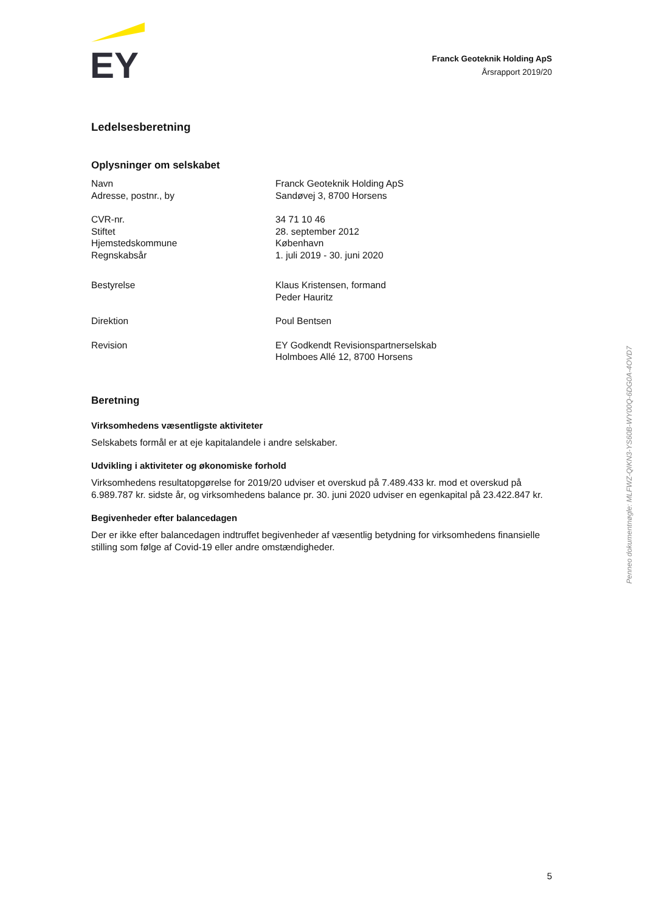EY
Franck Geoteknik Holding ApS
Årsrapport 2019/20
Ledelsesberetning
Oplysninger om selskabet
| Navn | Franck Geoteknik Holding ApS |
| Adresse, postnr., by | Sandøvej 3, 8700 Horsens |
| CVR-nr. | 34 71 10 46 |
| Stiftet | 28. september 2012 |
| Hjemstedskommune | København |
| Regnskabsår | 1. juli 2019 - 30. juni 2020 |
| Bestyrelse | Klaus Kristensen, formand Peder Hauritz |
| Direktion | Poul Bentsen |
| Revision | EY Godkendt Revisionspartnerselskab Holmboes Allé 12, 8700 Horsens |
Beretning
Virksomhedens væsentligste aktiviteter
Selskabets formål er at eje kapitalandele i andre selskaber.
Udvikling i aktiviteter og økonomiske forhold
Virksomhedens resultatopgørelse for 2019/20 udviser et overskud på 7.489.433 kr. mod et overskud på 6.989.787 kr. sidste år, og virksomhedens balance pr. 30. juni 2020 udviser en egenkapital på 23.422.847 kr.
Begivenheder efter balancedagen
Der er ikke efter balancedagen indtruffet begivenheder af væsentlig betydning for virksomhedens finansielle stilling som følge af Covid-19 eller andre omstændigheder.
Penneo dokumentnøgle: MLFWZ-QIKN3-YS60B-WY00Q-6DG0A-4OVD7
5